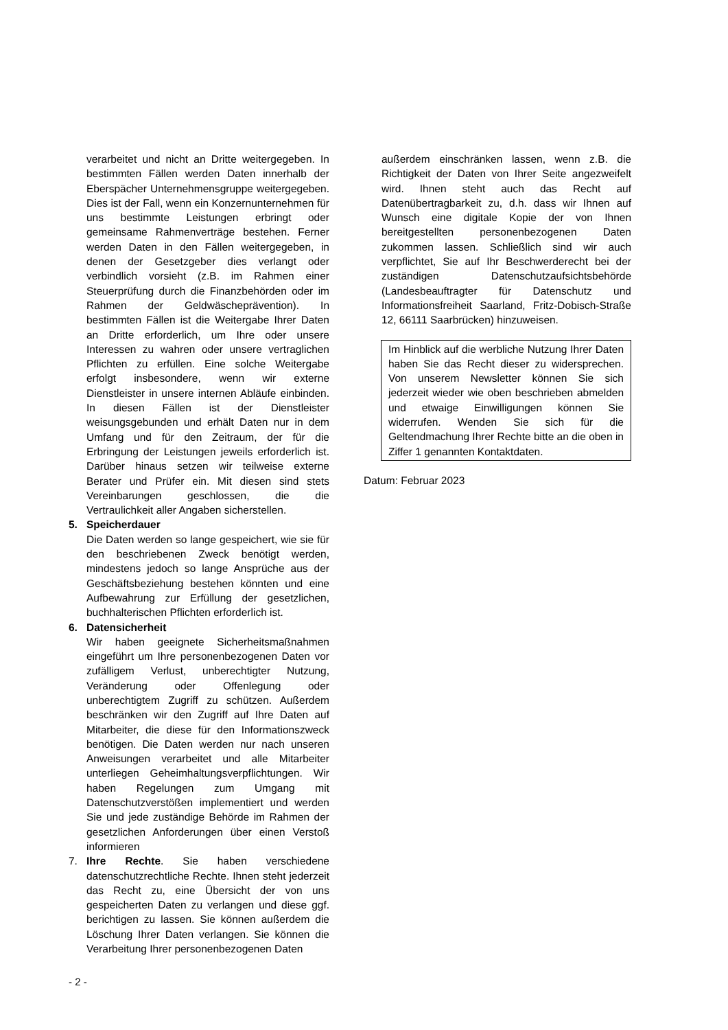verarbeitet und nicht an Dritte weitergegeben. In bestimmten Fällen werden Daten innerhalb der Eberspächer Unternehmensgruppe weitergegeben. Dies ist der Fall, wenn ein Konzernunternehmen für uns bestimmte Leistungen erbringt oder gemeinsame Rahmenverträge bestehen. Ferner werden Daten in den Fällen weitergegeben, in denen der Gesetzgeber dies verlangt oder verbindlich vorsieht (z.B. im Rahmen einer Steuerprüfung durch die Finanzbehörden oder im Rahmen der Geldwäscheprävention). In bestimmten Fällen ist die Weitergabe Ihrer Daten an Dritte erforderlich, um Ihre oder unsere Interessen zu wahren oder unsere vertraglichen Pflichten zu erfüllen. Eine solche Weitergabe erfolgt insbesondere, wenn wir externe Dienstleister in unsere internen Abläufe einbinden. In diesen Fällen ist der Dienstleister weisungsgebunden und erhält Daten nur in dem Umfang und für den Zeitraum, der für die Erbringung der Leistungen jeweils erforderlich ist. Darüber hinaus setzen wir teilweise externe Berater und Prüfer ein. Mit diesen sind stets Vereinbarungen geschlossen, die die Vertraulichkeit aller Angaben sicherstellen.
5. Speicherdauer
Die Daten werden so lange gespeichert, wie sie für den beschriebenen Zweck benötigt werden, mindestens jedoch so lange Ansprüche aus der Geschäftsbeziehung bestehen könnten und eine Aufbewahrung zur Erfüllung der gesetzlichen, buchhalterischen Pflichten erforderlich ist.
6. Datensicherheit
Wir haben geeignete Sicherheitsmaßnahmen eingeführt um Ihre personenbezogenen Daten vor zufälligem Verlust, unberechtigter Nutzung, Veränderung oder Offenlegung oder unberechtigtem Zugriff zu schützen. Außerdem beschränken wir den Zugriff auf Ihre Daten auf Mitarbeiter, die diese für den Informationszweck benötigen. Die Daten werden nur nach unseren Anweisungen verarbeitet und alle Mitarbeiter unterliegen Geheimhaltungsverpflichtungen. Wir haben Regelungen zum Umgang mit Datenschutzverstößen implementiert und werden Sie und jede zuständige Behörde im Rahmen der gesetzlichen Anforderungen über einen Verstoß informieren
7. Ihre Rechte. Sie haben verschiedene datenschutzrechtliche Rechte. Ihnen steht jederzeit das Recht zu, eine Übersicht der von uns gespeicherten Daten zu verlangen und diese ggf. berichtigen zu lassen. Sie können außerdem die Löschung Ihrer Daten verlangen. Sie können die Verarbeitung Ihrer personenbezogenen Daten
außerdem einschränken lassen, wenn z.B. die Richtigkeit der Daten von Ihrer Seite angezweifelt wird. Ihnen steht auch das Recht auf Datenübertragbarkeit zu, d.h. dass wir Ihnen auf Wunsch eine digitale Kopie der von Ihnen bereitgestellten personenbezogenen Daten zukommen lassen. Schließlich sind wir auch verpflichtet, Sie auf Ihr Beschwerderecht bei der zuständigen Datenschutzaufsichtsbehörde (Landesbeauftragter für Datenschutz und Informationsfreiheit Saarland, Fritz-Dobisch-Straße 12, 66111 Saarbrücken) hinzuweisen.
Im Hinblick auf die werbliche Nutzung Ihrer Daten haben Sie das Recht dieser zu widersprechen. Von unserem Newsletter können Sie sich jederzeit wieder wie oben beschrieben abmelden und etwaige Einwilligungen können Sie widerrufen. Wenden Sie sich für die Geltendmachung Ihrer Rechte bitte an die oben in Ziffer 1 genannten Kontaktdaten.
Datum: Februar 2023
- 2 -